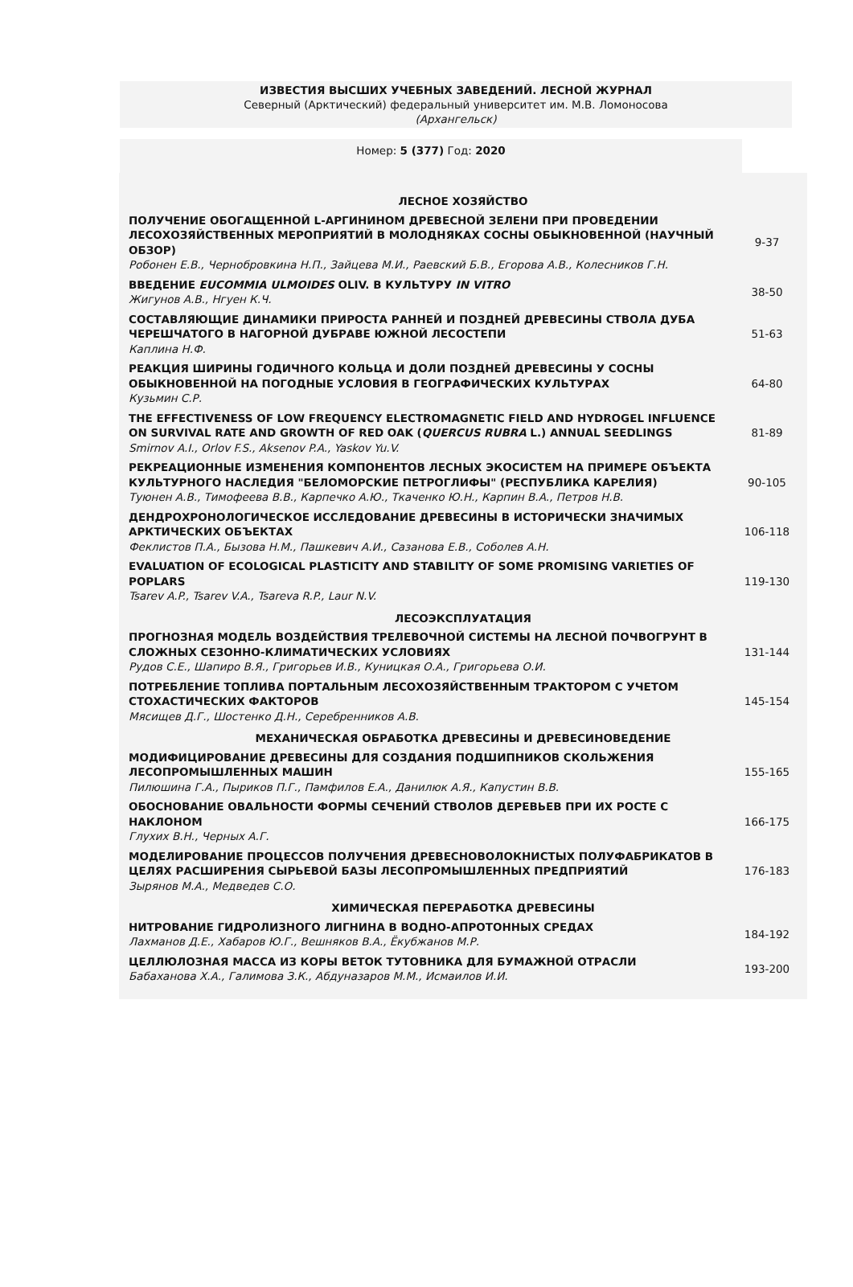ИЗВЕСТИЯ ВЫСШИХ УЧЕБНЫХ ЗАВЕДЕНИЙ. ЛЕСНОЙ ЖУРНАЛ
Северный (Арктический) федеральный университет им. М.В. Ломоносова
(Архангельск)
Номер: 5 (377) Год: 2020
| ЛЕСНОЕ ХОЗЯЙСТВО | |
| ПОЛУЧЕНИЕ ОБОГАЩЕННОЙ L-АРГИНИНОМ ДРЕВЕСНОЙ ЗЕЛЕНИ ПРИ ПРОВЕДЕНИИ ЛЕСОХОЗЯЙСТВЕННЫХ МЕРОПРИЯТИЙ В МОЛОДНЯКАХ СОСНЫ ОБЫКНОВЕННОЙ (НАУЧНЫЙ ОБЗОР) Робонен Е.В., Чернобровкина Н.П., Зайцева М.И., Раевский Б.В., Егорова А.В., Колесников Г.Н. | 9-37 |
| ВВЕДЕНИЕ EUCOMMIA ULMOIDES OLIV. В КУЛЬТУРУ IN VITRO Жигунов А.В., Нгуен К.Ч. | 38-50 |
| СОСТАВЛЯЮЩИЕ ДИНАМИКИ ПРИРОСТА РАННЕЙ И ПОЗДНЕЙ ДРЕВЕСИНЫ СТВОЛА ДУБА ЧЕРЕШЧАТОГО В НАГОРНОЙ ДУБРАВЕ ЮЖНОЙ ЛЕСОСТЕПИ Каплина Н.Ф. | 51-63 |
| РЕАКЦИЯ ШИРИНЫ ГОДИЧНОГО КОЛЬЦА И ДОЛИ ПОЗДНЕЙ ДРЕВЕСИНЫ У СОСНЫ ОБЫКНОВЕННОЙ НА ПОГОДНЫЕ УСЛОВИЯ В ГЕОГРАФИЧЕСКИХ КУЛЬТУРАХ Кузьмин С.Р. | 64-80 |
| THE EFFECTIVENESS OF LOW FREQUENCY ELECTROMAGNETIC FIELD AND HYDROGEL INFLUENCE ON SURVIVAL RATE AND GROWTH OF RED OAK ( QUERCUS RUBRA L.) ANNUAL SEEDLINGS Smirnov A.I., Orlov F.S., Aksenov P.A., Yaskov Yu.V. | 81-89 |
| РЕКРЕАЦИОННЫЕ ИЗМЕНЕНИЯ КОМПОНЕНТОВ ЛЕСНЫХ ЭКОСИСТЕМ НА ПРИМЕРЕ ОБЪЕКТА КУЛЬТУРНОГО НАСЛЕДИЯ "БЕЛОМОРСКИЕ ПЕТРОГЛИФЫ" (РЕСПУБЛИКА КАРЕЛИЯ) Туюнен А.В., Тимофеева В.В., Карпечко А.Ю., Ткаченко Ю.Н., Карпин В.А., Петров Н.В. | 90-105 |
| ДЕНДРОХРОНОЛОГИЧЕСКОЕ ИССЛЕДОВАНИЕ ДРЕВЕСИНЫ В ИСТОРИЧЕСКИ ЗНАЧИМЫХ АРКТИЧЕСКИХ ОБЪЕКТАХ Феклистов П.А., Бызова Н.М., Пашкевич А.И., Сазанова Е.В., Соболев А.Н. | 106-118 |
| EVALUATION OF ECOLOGICAL PLASTICITY AND STABILITY OF SOME PROMISING VARIETIES OF POPLARS Tsarev A.P., Tsarev V.A., Tsareva R.P., Laur N.V. | 119-130 |
| ЛЕСОЭКСПЛУАТАЦИЯ | |
| ПРОГНОЗНАЯ МОДЕЛЬ ВОЗДЕЙСТВИЯ ТРЕЛЕВОЧНОЙ СИСТЕМЫ НА ЛЕСНОЙ ПОЧВОГРУНТ В СЛОЖНЫХ СЕЗОННО-КЛИМАТИЧЕСКИХ УСЛОВИЯХ Рудов С.Е., Шапиро В.Я., Григорьев И.В., Куницкая О.А., Григорьева О.И. | 131-144 |
| ПОТРЕБЛЕНИЕ ТОПЛИВА ПОРТАЛЬНЫМ ЛЕСОХОЗЯЙСТВЕННЫМ ТРАКТОРОМ С УЧЕТОМ СТОХАСТИЧЕСКИХ ФАКТОРОВ Мясищев Д.Г., Шостенко Д.Н., Серебренников А.В. | 145-154 |
| МЕХАНИЧЕСКАЯ ОБРАБОТКА ДРЕВЕСИНЫ И ДРЕВЕСИНОВЕДЕНИЕ | |
| МОДИФИЦИРОВАНИЕ ДРЕВЕСИНЫ ДЛЯ СОЗДАНИЯ ПОДШИПНИКОВ СКОЛЬЖЕНИЯ ЛЕСОПРОМЫШЛЕННЫХ МАШИН Пилюшина Г.А., Пыриков П.Г., Памфилов Е.А., Данилюк А.Я., Капустин В.В. | 155-165 |
| ОБОСНОВАНИЕ ОВАЛЬНОСТИ ФОРМЫ СЕЧЕНИЙ СТВОЛОВ ДЕРЕВЬЕВ ПРИ ИХ РОСТЕ С НАКЛОНОМ Глухих В.Н., Черных А.Г. | 166-175 |
| МОДЕЛИРОВАНИЕ ПРОЦЕССОВ ПОЛУЧЕНИЯ ДРЕВЕСНОВОЛОКНИСТЫХ ПОЛУФАБРИКАТОВ В ЦЕЛЯХ РАСШИРЕНИЯ СЫРЬЕВОЙ БАЗЫ ЛЕСОПРОМЫШЛЕННЫХ ПРЕДПРИЯТИЙ Зырянов М.А., Медведев С.О. | 176-183 |
| ХИМИЧЕСКАЯ ПЕРЕРАБОТКА ДРЕВЕСИНЫ | |
| НИТРОВАНИЕ ГИДРОЛИЗНОГО ЛИГНИНА В ВОДНО-АПРОТОННЫХ СРЕДАХ Лахманов Д.Е., Хабаров Ю.Г., Вешняков В.А., Ёкубжанов М.Р. | 184-192 |
| ЦЕЛЛЮЛОЗНАЯ МАССА ИЗ КОРЫ ВЕТОК ТУТОВНИКА ДЛЯ БУМАЖНОЙ ОТРАСЛИ Бабаханова Х.А., Галимова З.К., Абдуназаров М.М., Исмаилов И.И. | 193-200 |